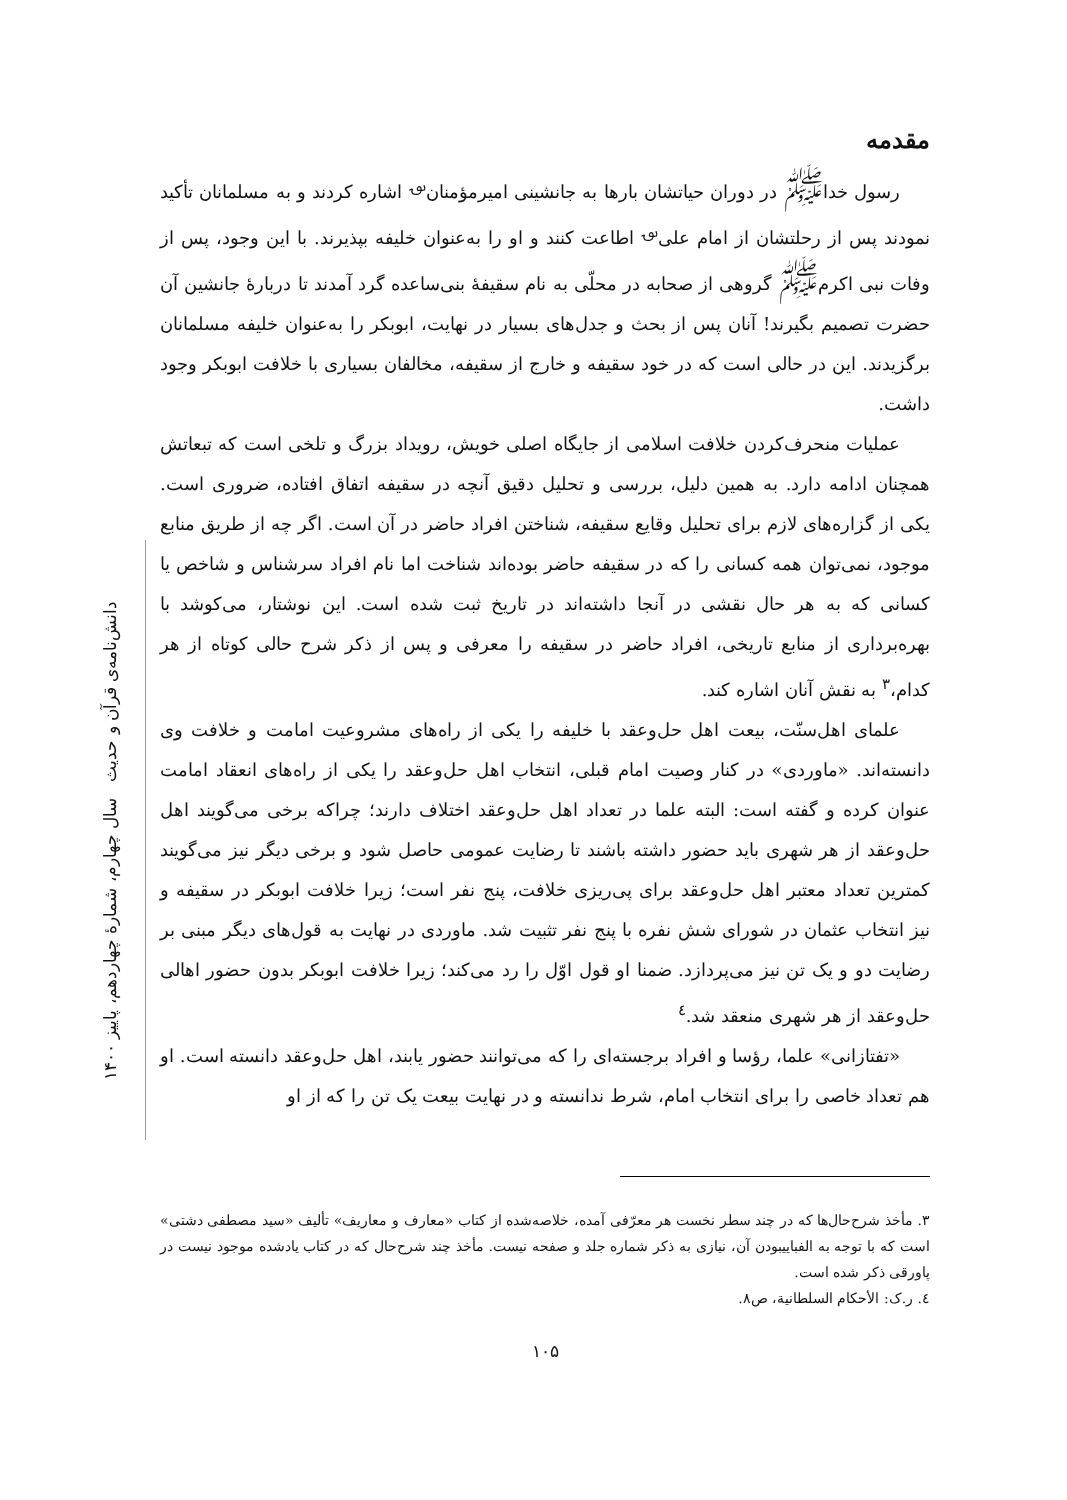دانش‌نامه‌ی قرآن و حدیث سال چهارم، شمارهٔ چهاردهم، پاییز ۱۴۰۰
مقدمه
رسول خدا<sup>ﷺ</sup> در دوران حیاتشان بارها به جانشینی امیرمؤمنان<sup>؈</sup> اشاره کردند و به مسلمانان تأکید نمودند پس از رحلتشان از امام علی<sup>؈</sup> اطاعت کنند و او را به‌عنوان خلیفه بپذیرند. با این وجود، پس از وفات نبی اکرم<sup>ﷺ</sup> گروهی از صحابه در محلّی به نام سقیفهٔ بنی‌ساعده گرد آمدند تا دربارهٔ جانشین آن حضرت تصمیم بگیرند! آنان پس از بحث و جدل‌های بسیار در نهایت، ابوبکر را به‌عنوان خلیفه مسلمانان برگزیدند. این در حالی است که در خود سقیفه و خارج از سقیفه، مخالفان بسیاری با خلافت ابوبکر وجود داشت.
عملیات منحرف‌کردن خلافت اسلامی از جایگاه اصلی خویش، رویداد بزرگ و تلخی است که تبعاتش همچنان ادامه دارد. به همین دلیل، بررسی و تحلیل دقیق آنچه در سقیفه اتفاق افتاده، ضروری است. یکی از گزاره‌های لازم برای تحلیل وقایع سقیفه، شناختن افراد حاضر در آن است. اگر چه از طریق منابع موجود، نمی‌توان همه کسانی را که در سقیفه حاضر بوده‌اند شناخت اما نام افراد سرشناس و شاخص یا کسانی که به هر حال نقشی در آنجا داشته‌اند در تاریخ ثبت شده است. این نوشتار، می‌کوشد با بهره‌برداری از منابع تاریخی، افراد حاضر در سقیفه را معرفی و پس از ذکر شرح حالی کوتاه از هر کدام،<sup>۳</sup> به نقش آنان اشاره کند.
علمای اهل‌سنّت، بیعت اهل حل‌وعقد با خلیفه را یکی از راه‌های مشروعیت امامت و خلافت وی دانسته‌اند. «ماوردی» در کنار وصیت امام قبلی، انتخاب اهل حل‌وعقد را یکی از راه‌های انعقاد امامت عنوان کرده و گفته است: البته علما در تعداد اهل حل‌وعقد اختلاف دارند؛ چراکه برخی می‌گویند اهل حل‌وعقد از هر شهری باید حضور داشته باشند تا رضایت عمومی حاصل شود و برخی دیگر نیز می‌گویند کمترین تعداد معتبر اهل حل‌وعقد برای پی‌ریزی خلافت، پنج نفر است؛ زیرا خلافت ابوبکر در سقیفه و نیز انتخاب عثمان در شورای شش نفره با پنج نفر تثبیت شد. ماوردی در نهایت به قول‌های دیگر مبنی بر رضایت دو و یک تن نیز می‌پردازد. ضمنا او قول اوّل را رد می‌کند؛ زیرا خلافت ابوبکر بدون حضور اهالی حل‌وعقد از هر شهری منعقد شد.<sup>٤</sup>
«تفتازانی» علما، رؤسا و افراد برجسته‌ای را که می‌توانند حضور یابند، اهل حل‌وعقد دانسته است. او هم تعداد خاصی را برای انتخاب امام، شرط ندانسته و در نهایت بیعت یک تن را که از او
۳. مأخذ شرح‌حال‌ها که در چند سطر نخست هر معرّفی آمده، خلاصه‌شده از کتاب «معارف و معاریف» تألیف «سید مصطفی دشتی» است که با توجه به الفباییبودن آن، نیازی به ذکر شماره جلد و صفحه نیست. مأخذ چند شرح‌حال که در کتاب یادشده موجود نیست در پاورقی ذکر شده است.
٤. ر.ک: الأحکام السلطانیة، ص۸.
۱۰۵